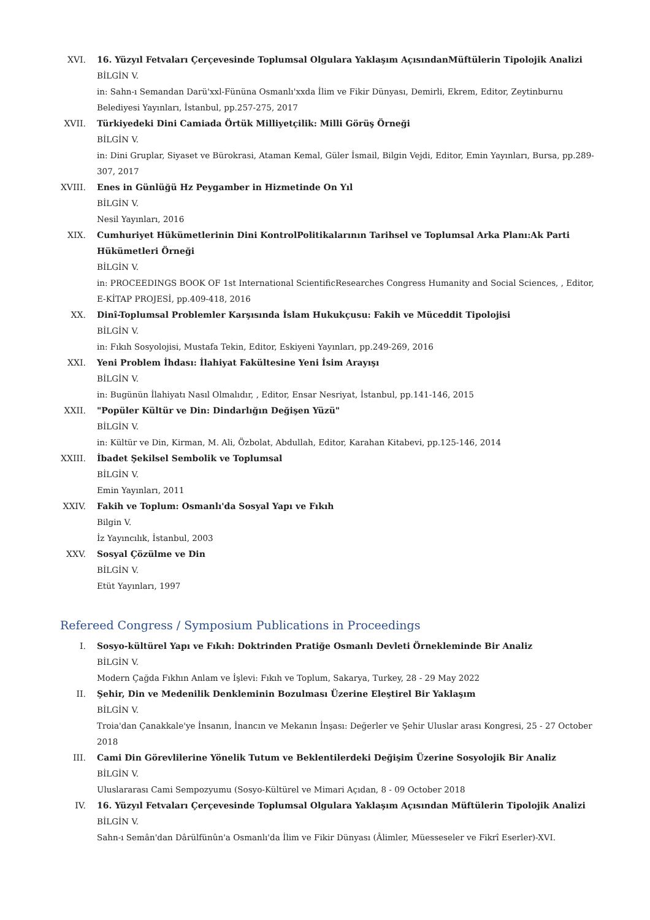XVI. 16. Yüzyıl Fetvaları Çerçevesinde Toplumsal Olgulara Yaklaşım AçısındanMüftülerin Tipolojik Analizi
BİLGİN V.
in: Sahn-ı Semandan Darü'xxl-Fününa Osmanlı'xxda İlim ve Fikir Dünyası, Demirli, Ekrem, Editor, Zeytinburnu Belediyesi Yayınları, İstanbul, pp.257-275, 2017
XVII. Türkiyedeki Dini Camiada Örtük Milliyetçilik: Milli Görüş Örneği
BİLGİN V.
in: Dini Gruplar, Siyaset ve Bürokrasi, Ataman Kemal, Güler İsmail, Bilgin Vejdi, Editor, Emin Yayınları, Bursa, pp.289-307, 2017
XVIII. Enes in Günlüğü Hz Peygamber in Hizmetinde On Yıl
BİLGİN V.
Nesil Yayınları, 2016
XIX. Cumhuriyet Hükümetlerinin Dini KontrolPolitikalarının Tarihsel ve Toplumsal Arka Planı:Ak Parti Hükümetleri Örneği
BİLGİN V.
in: PROCEEDINGS BOOK OF 1st International ScientificResearches Congress Humanity and Social Sciences, , Editor, E-KİTAP PROJESİ, pp.409-418, 2016
XX. Dinî-Toplumsal Problemler Karşısında İslam Hukukçusu: Fakih ve Müceddit Tipolojisi
BİLGİN V.
in: Fıkıh Sosyolojisi, Mustafa Tekin, Editor, Eskiyeni Yayınları, pp.249-269, 2016
XXI. Yeni Problem İhdası: İlahiyat Fakültesine Yeni İsim Arayışı
BİLGİN V.
in: Bugünün İlahiyatı Nasıl Olmalıdır, , Editor, Ensar Nesriyat, İstanbul, pp.141-146, 2015
XXII. "Popüler Kültür ve Din: Dindarlığın Değişen Yüzü"
BİLGİN V.
in: Kültür ve Din, Kirman, M. Ali, Özbolat, Abdullah, Editor, Karahan Kitabevi, pp.125-146, 2014
XXIII. İbadet Şekilsel Sembolik ve Toplumsal
BİLGİN V.
Emin Yayınları, 2011
XXIV. Fakih ve Toplum: Osmanlı'da Sosyal Yapı ve Fıkıh
Bilgin V.
İz Yayıncılık, İstanbul, 2003
XXV. Sosyal Çözülme ve Din
BİLGİN V.
Etüt Yayınları, 1997
Refereed Congress / Symposium Publications in Proceedings
I. Sosyo-kültürel Yapı ve Fıkıh: Doktrinden Pratiğe Osmanlı Devleti Örnekleminde Bir Analiz
BİLGİN V.
Modern Çağda Fıkhın Anlam ve İşlevi: Fıkıh ve Toplum, Sakarya, Turkey, 28 - 29 May 2022
II. Şehir, Din ve Medenilik Denkleminin Bozulması Üzerine Eleştirel Bir Yaklaşım
BİLGİN V.
Troia'dan Çanakkale'ye İnsanın, İnancın ve Mekanın İnşası: Değerler ve Şehir Uluslar arası Kongresi, 25 - 27 October 2018
III. Cami Din Görevlilerine Yönelik Tutum ve Beklentilerdeki Değişim Üzerine Sosyolojik Bir Analiz
BİLGİN V.
Uluslararası Cami Sempozyumu (Sosyo-Kültürel ve Mimari Açıdan, 8 - 09 October 2018
IV. 16. Yüzyıl Fetvaları Çerçevesinde Toplumsal Olgulara Yaklaşım Açısından Müftülerin Tipolojik Analizi
BİLGİN V.
Sahn-ı Semân'dan Dârülfünûn'a Osmanlı'da İlim ve Fikir Dünyası (Âlimler, Müesseseler ve Fikrî Eserler)-XVI.